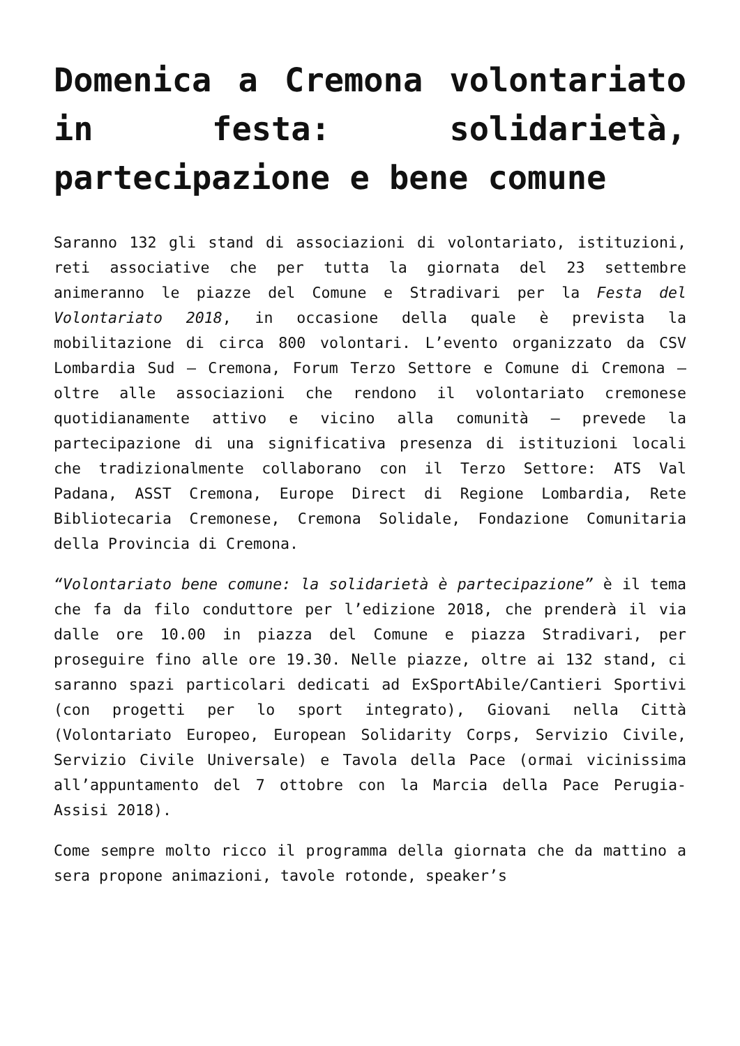Domenica a Cremona volontariato in festa: solidarietà, partecipazione e bene comune
Saranno 132 gli stand di associazioni di volontariato, istituzioni, reti associative che per tutta la giornata del 23 settembre animeranno le piazze del Comune e Stradivari per la Festa del Volontariato 2018, in occasione della quale è prevista la mobilitazione di circa 800 volontari. L’evento organizzato da CSV Lombardia Sud – Cremona, Forum Terzo Settore e Comune di Cremona – oltre alle associazioni che rendono il volontariato cremonese quotidianamente attivo e vicino alla comunità – prevede la partecipazione di una significativa presenza di istituzioni locali che tradizionalmente collaborano con il Terzo Settore: ATS Val Padana, ASST Cremona, Europe Direct di Regione Lombardia, Rete Bibliotecaria Cremonese, Cremona Solidale, Fondazione Comunitaria della Provincia di Cremona.
“Volontariato bene comune: la solidarietà è partecipazione” è il tema che fa da filo conduttore per l’edizione 2018, che prenderà il via dalle ore 10.00 in piazza del Comune e piazza Stradivari, per proseguire fino alle ore 19.30. Nelle piazze, oltre ai 132 stand, ci saranno spazi particolari dedicati ad ExSportAbile/Cantieri Sportivi (con progetti per lo sport integrato), Giovani nella Città (Volontariato Europeo, European Solidarity Corps, Servizio Civile, Servizio Civile Universale) e Tavola della Pace (ormai vicinissima all’appuntamento del 7 ottobre con la Marcia della Pace Perugia-Assisi 2018).
Come sempre molto ricco il programma della giornata che da mattino a sera propone animazioni, tavole rotonde, speaker’s